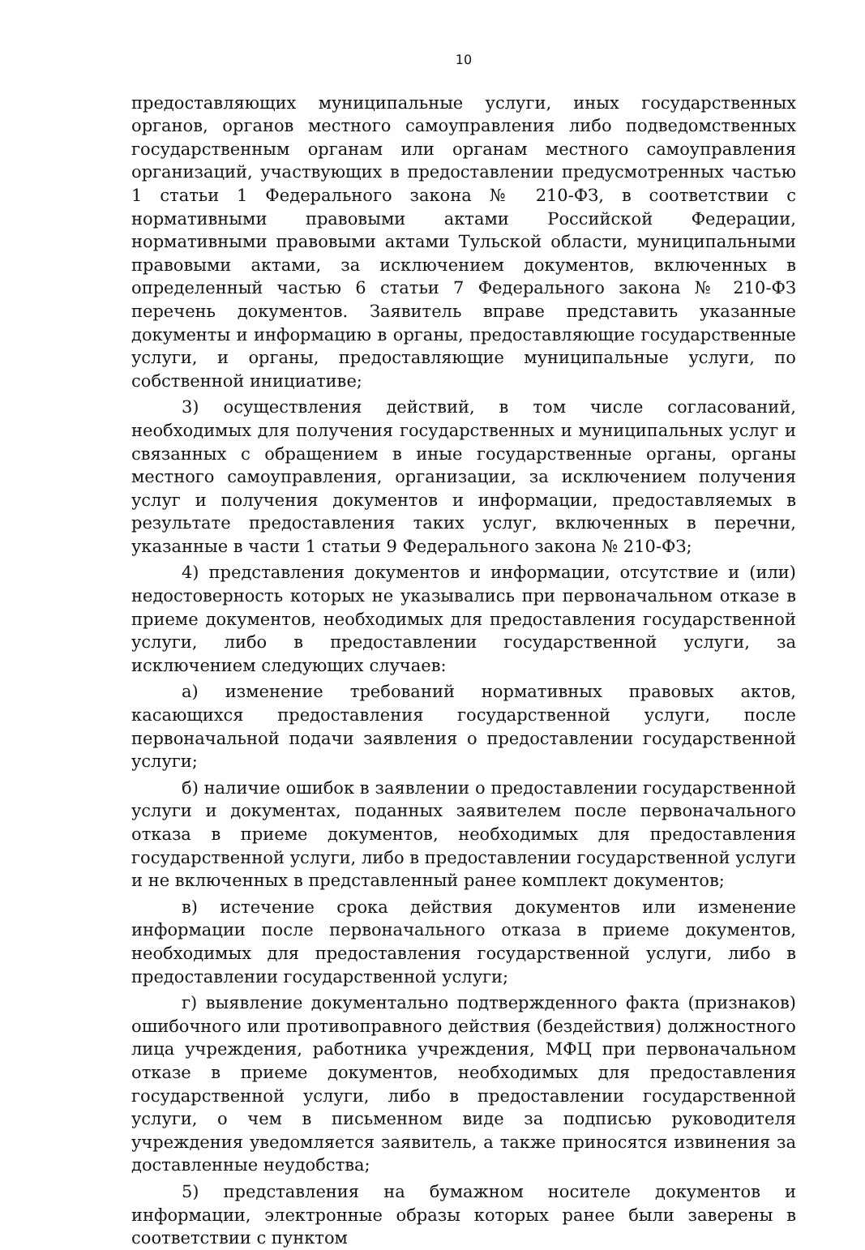10
предоставляющих муниципальные услуги, иных государственных органов, органов местного самоуправления либо подведомственных государственным органам или органам местного самоуправления организаций, участвующих в предоставлении предусмотренных частью 1 статьи 1 Федерального закона № 210-ФЗ, в соответствии с нормативными правовыми актами Российской Федерации, нормативными правовыми актами Тульской области, муниципальными правовыми актами, за исключением документов, включенных в определенный частью 6 статьи 7 Федерального закона № 210-ФЗ перечень документов. Заявитель вправе представить указанные документы и информацию в органы, предоставляющие государственные услуги, и органы, предоставляющие муниципальные услуги, по собственной инициативе;
3) осуществления действий, в том числе согласований, необходимых для получения государственных и муниципальных услуг и связанных с обращением в иные государственные органы, органы местного самоуправления, организации, за исключением получения услуг и получения документов и информации, предоставляемых в результате предоставления таких услуг, включенных в перечни, указанные в части 1 статьи 9 Федерального закона № 210-ФЗ;
4) представления документов и информации, отсутствие и (или) недостоверность которых не указывались при первоначальном отказе в приеме документов, необходимых для предоставления государственной услуги, либо в предоставлении государственной услуги, за исключением следующих случаев:
а) изменение требований нормативных правовых актов, касающихся предоставления государственной услуги, после первоначальной подачи заявления о предоставлении государственной услуги;
б) наличие ошибок в заявлении о предоставлении государственной услуги и документах, поданных заявителем после первоначального отказа в приеме документов, необходимых для предоставления государственной услуги, либо в предоставлении государственной услуги и не включенных в представленный ранее комплект документов;
в) истечение срока действия документов или изменение информации после первоначального отказа в приеме документов, необходимых для предоставления государственной услуги, либо в предоставлении государственной услуги;
г) выявление документально подтвержденного факта (признаков) ошибочного или противоправного действия (бездействия) должностного лица учреждения, работника учреждения, МФЦ при первоначальном отказе в приеме документов, необходимых для предоставления государственной услуги, либо в предоставлении государственной услуги, о чем в письменном виде за подписью руководителя учреждения уведомляется заявитель, а также приносятся извинения за доставленные неудобства;
5) представления на бумажном носителе документов и информации, электронные образы которых ранее были заверены в соответствии с пунктом